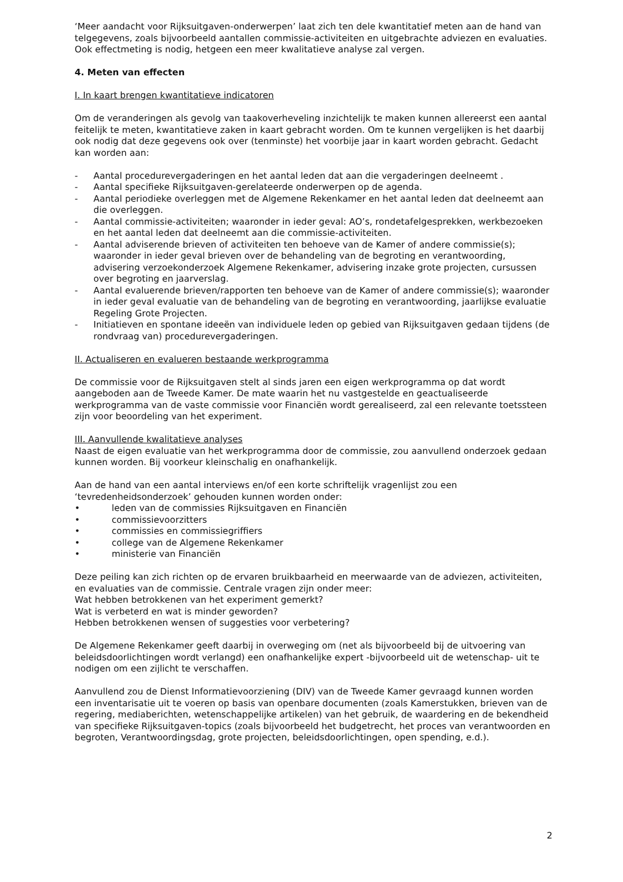‘Meer aandacht voor Rijksuitgaven-onderwerpen’ laat zich ten dele kwantitatief meten aan de hand van telgegevens, zoals bijvoorbeeld aantallen commissie-activiteiten en uitgebrachte adviezen en evaluaties. Ook effectmeting is nodig, hetgeen een meer kwalitatieve analyse zal vergen.
4. Meten van effecten
I. In kaart brengen kwantitatieve indicatoren
Om de veranderingen als gevolg van taakoverheveling inzichtelijk te maken kunnen allereerst een aantal feitelijk te meten, kwantitatieve zaken in kaart gebracht worden. Om te kunnen vergelijken is het daarbij ook nodig dat deze gegevens ook over (tenminste) het voorbije jaar in kaart worden gebracht. Gedacht kan worden aan:
- Aantal procedurevergaderingen en het aantal leden dat aan die vergaderingen deelneemt .
- Aantal specifieke Rijksuitgaven-gerelateerde onderwerpen op de agenda.
- Aantal periodieke overleggen met de Algemene Rekenkamer en het aantal leden dat deelneemt aan die overleggen.
- Aantal commissie-activiteiten; waaronder in ieder geval: AO’s, rondetafelgesprekken, werkbezoeken en het aantal leden dat deelneemt aan die commissie-activiteiten.
- Aantal adviserende brieven of activiteiten ten behoeve van de Kamer of andere commissie(s); waaronder in ieder geval brieven over de behandeling van de begroting en verantwoording, advisering verzoekonderzoek Algemene Rekenkamer, advisering inzake grote projecten, cursussen over begroting en jaarverslag.
- Aantal evaluerende brieven/rapporten ten behoeve van de Kamer of andere commissie(s); waaronder in ieder geval evaluatie van de behandeling van de begroting en verantwoording, jaarlijkse evaluatie Regeling Grote Projecten.
- Initiatieven en spontane ideeën van individuele leden op gebied van Rijksuitgaven gedaan tijdens (de rondvraag van) procedurevergaderingen.
II. Actualiseren en evalueren bestaande werkprogramma
De commissie voor de Rijksuitgaven stelt al sinds jaren een eigen werkprogramma op dat wordt aangeboden aan de Tweede Kamer. De mate waarin het nu vastgestelde en geactualiseerde werkprogramma van de vaste commissie voor Financiën wordt gerealiseerd, zal een relevante toetssteen zijn voor beoordeling van het experiment.
III. Aanvullende kwalitatieve analyses
Naast de eigen evaluatie van het werkprogramma door de commissie, zou aanvullend onderzoek gedaan kunnen worden. Bij voorkeur kleinschalig en onafhankelijk.
Aan de hand van een aantal interviews en/of een korte schriftelijk vragenlijst zou een ‘tevredenheidsonderzoek’ gehouden kunnen worden onder:
• leden van de commissies Rijksuitgaven en Financiën
• commissievoorzitters
• commissies en commissiegriffiers
• college van de Algemene Rekenkamer
• ministerie van Financiën
Deze peiling kan zich richten op de ervaren bruikbaarheid en meerwaarde van de adviezen, activiteiten, en evaluaties van de commissie. Centrale vragen zijn onder meer:
Wat hebben betrokkenen van het experiment gemerkt?
Wat is verbeterd en wat is minder geworden?
Hebben betrokkenen wensen of suggesties voor verbetering?
De Algemene Rekenkamer geeft daarbij in overweging om (net als bijvoorbeeld bij de uitvoering van beleidsdoorlichtingen wordt verlangd) een onafhankelijke expert -bijvoorbeeld uit de wetenschap- uit te nodigen om een zijlicht te verschaffen.
Aanvullend zou de Dienst Informatievoorziening (DIV) van de Tweede Kamer gevraagd kunnen worden een inventarisatie uit te voeren op basis van openbare documenten (zoals Kamerstukken, brieven van de regering, mediaberichten, wetenschappelijke artikelen) van het gebruik, de waardering en de bekendheid van specifieke Rijksuitgaven-topics (zoals bijvoorbeeld het budgetrecht, het proces van verantwoorden en begroten, Verantwoordingsdag, grote projecten, beleidsdoorlichtingen, open spending, e.d.).
2